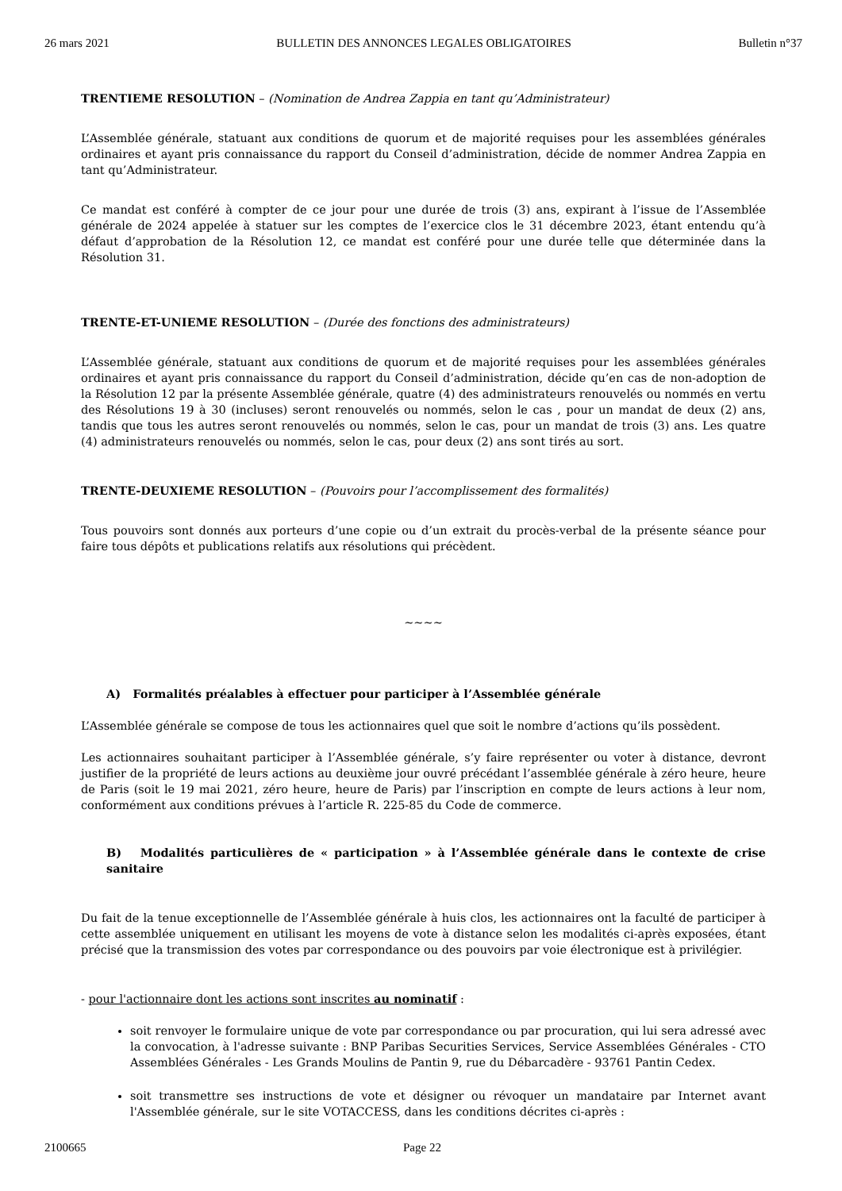26 mars 2021 BULLETIN DES ANNONCES LEGALES OBLIGATOIRES Bulletin n°37
TRENTIEME RESOLUTION – (Nomination de Andrea Zappia en tant qu’Administrateur)
L’Assemblée générale, statuant aux conditions de quorum et de majorité requises pour les assemblées générales ordinaires et ayant pris connaissance du rapport du Conseil d’administration, décide de nommer Andrea Zappia en tant qu’Administrateur.
Ce mandat est conféré à compter de ce jour pour une durée de trois (3) ans, expirant à l’issue de l’Assemblée générale de 2024 appelée à statuer sur les comptes de l’exercice clos le 31 décembre 2023, étant entendu qu’à défaut d’approbation de la Résolution 12, ce mandat est conféré pour une durée telle que déterminée dans la Résolution 31.
TRENTE-ET-UNIEME RESOLUTION – (Durée des fonctions des administrateurs)
L’Assemblée générale, statuant aux conditions de quorum et de majorité requises pour les assemblées générales ordinaires et ayant pris connaissance du rapport du Conseil d’administration, décide qu’en cas de non-adoption de la Résolution 12 par la présente Assemblée générale, quatre (4) des administrateurs renouvelés ou nommés en vertu des Résolutions 19 à 30 (incluses) seront renouvelés ou nommés, selon le cas , pour un mandat de deux (2) ans, tandis que tous les autres seront renouvelés ou nommés, selon le cas, pour un mandat de trois (3) ans. Les quatre (4) administrateurs renouvelés ou nommés, selon le cas, pour deux (2) ans sont tirés au sort.
TRENTE-DEUXIEME RESOLUTION – (Pouvoirs pour l’accomplissement des formalités)
Tous pouvoirs sont donnés aux porteurs d’une copie ou d’un extrait du procès-verbal de la présente séance pour faire tous dépôts et publications relatifs aux résolutions qui précèdent.
~~~~
A) Formalités préalables à effectuer pour participer à l’Assemblée générale
L’Assemblée générale se compose de tous les actionnaires quel que soit le nombre d’actions qu’ils possèdent.
Les actionnaires souhaitant participer à l’Assemblée générale, s’y faire représenter ou voter à distance, devront justifier de la propriété de leurs actions au deuxième jour ouvré précédant l’assemblée générale à zéro heure, heure de Paris (soit le 19 mai 2021, zéro heure, heure de Paris) par l’inscription en compte de leurs actions à leur nom, conformément aux conditions prévues à l’article R. 225-85 du Code de commerce.
B) Modalités particulières de « participation » à l’Assemblée générale dans le contexte de crise sanitaire
Du fait de la tenue exceptionnelle de l’Assemblée générale à huis clos, les actionnaires ont la faculté de participer à cette assemblée uniquement en utilisant les moyens de vote à distance selon les modalités ci-après exposées, étant précisé que la transmission des votes par correspondance ou des pouvoirs par voie électronique est à privilégier.
- pour l'actionnaire dont les actions sont inscrites au nominatif :
soit renvoyer le formulaire unique de vote par correspondance ou par procuration, qui lui sera adressé avec la convocation, à l'adresse suivante : BNP Paribas Securities Services, Service Assemblées Générales - CTO Assemblées Générales - Les Grands Moulins de Pantin 9, rue du Débarcadère - 93761 Pantin Cedex.
soit transmettre ses instructions de vote et désigner ou révoquer un mandataire par Internet avant l'Assemblée générale, sur le site VOTACCESS, dans les conditions décrites ci-après :
2100665 Page 22